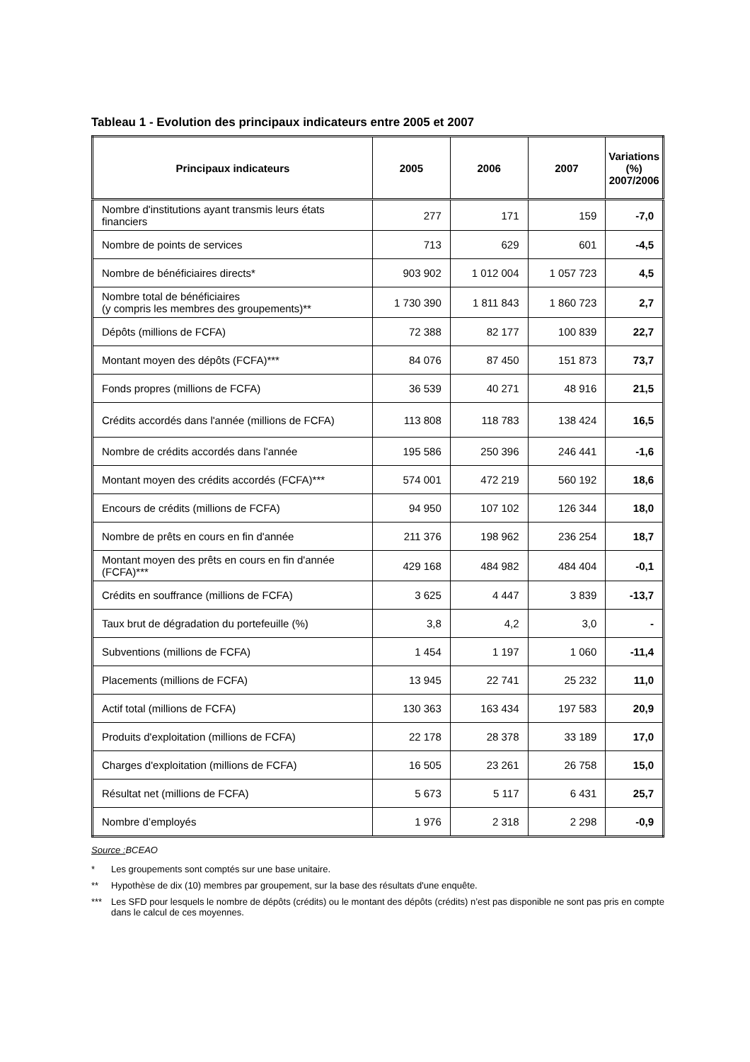Tableau 1 - Evolution des principaux indicateurs entre 2005 et 2007
| Principaux indicateurs | 2005 | 2006 | 2007 | Variations (%) 2007/2006 |
| --- | --- | --- | --- | --- |
| Nombre d'institutions ayant transmis leurs états financiers | 277 | 171 | 159 | -7,0 |
| Nombre de points de services | 713 | 629 | 601 | -4,5 |
| Nombre de bénéficiaires directs* | 903 902 | 1 012 004 | 1 057 723 | 4,5 |
| Nombre total de bénéficiaires (y compris les membres des groupements)** | 1 730 390 | 1 811 843 | 1 860 723 | 2,7 |
| Dépôts (millions de FCFA) | 72 388 | 82 177 | 100 839 | 22,7 |
| Montant moyen des dépôts (FCFA)*** | 84 076 | 87 450 | 151 873 | 73,7 |
| Fonds propres (millions de FCFA) | 36 539 | 40 271 | 48 916 | 21,5 |
| Crédits accordés dans l'année (millions de FCFA) | 113 808 | 118 783 | 138 424 | 16,5 |
| Nombre de crédits accordés dans l'année | 195 586 | 250 396 | 246 441 | -1,6 |
| Montant moyen des crédits accordés (FCFA)*** | 574 001 | 472 219 | 560 192 | 18,6 |
| Encours de crédits (millions de FCFA) | 94 950 | 107 102 | 126 344 | 18,0 |
| Nombre de prêts en cours en fin d'année | 211 376 | 198 962 | 236 254 | 18,7 |
| Montant moyen des prêts en cours en fin d'année (FCFA)*** | 429 168 | 484 982 | 484 404 | -0,1 |
| Crédits en souffrance (millions de FCFA) | 3 625 | 4 447 | 3 839 | -13,7 |
| Taux brut de dégradation du portefeuille (%) | 3,8 | 4,2 | 3,0 | - |
| Subventions (millions de FCFA) | 1 454 | 1 197 | 1 060 | -11,4 |
| Placements (millions de FCFA) | 13 945 | 22 741 | 25 232 | 11,0 |
| Actif total (millions de FCFA) | 130 363 | 163 434 | 197 583 | 20,9 |
| Produits d'exploitation (millions de FCFA) | 22 178 | 28 378 | 33 189 | 17,0 |
| Charges d'exploitation (millions de FCFA) | 16 505 | 23 261 | 26 758 | 15,0 |
| Résultat net (millions de FCFA) | 5 673 | 5 117 | 6 431 | 25,7 |
| Nombre d’employés | 1 976 | 2 318 | 2 298 | -0,9 |
Source : BCEAO
* Les groupements sont comptés sur une base unitaire.
** Hypothèse de dix (10) membres par groupement, sur la base des résultats d'une enquête.
*** Les SFD pour lesquels le nombre de dépôts (crédits) ou le montant des dépôts (crédits) n’est pas disponible ne sont pas pris en compte dans le calcul de ces moyennes.